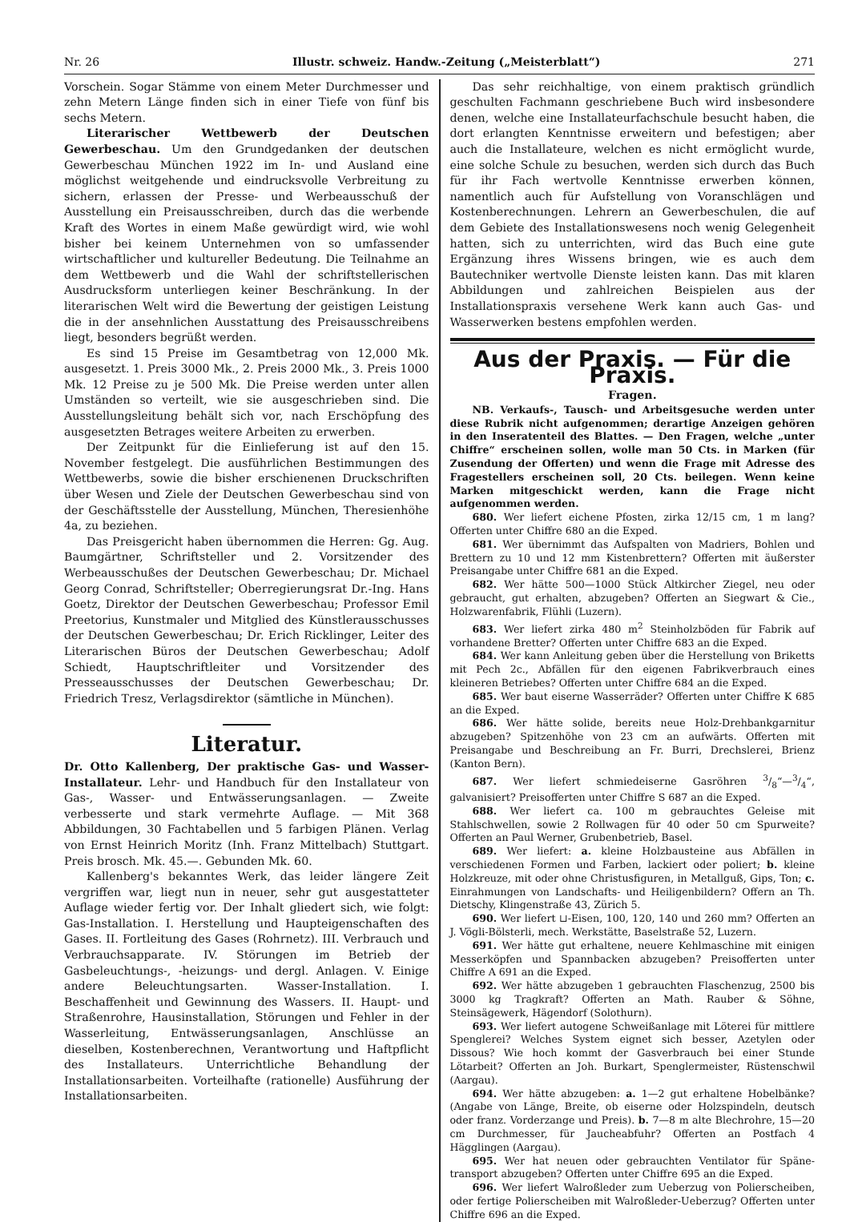Nr. 26 Illustr. schweiz. Handw.-Zeitung („Meisterblatt“) 271
Vorschein. Sogar Stämme von einem Meter Durchmesser und zehn Metern Länge finden sich in einer Tiefe von fünf bis sechs Metern.
Literarischer Wettbewerb der Deutschen Gewerbeschau. Um den Grundgedanken der deutschen Gewerbeschau München 1922 im In- und Ausland eine möglichst weitgehende und eindrucksvolle Verbreitung zu sichern, erlassen der Presse- und Werbeausschuß der Ausstellung ein Preisausschreiben, durch das die werbende Kraft des Wortes in einem Maße gewürdigt wird, wie wohl bisher bei keinem Unternehmen von so umfassender wirtschaftlicher und kultureller Bedeutung. Die Teilnahme an dem Wettbewerb und die Wahl der schriftstellerischen Ausdrucksform unterliegen keiner Beschränkung. In der literarischen Welt wird die Bewertung der geistigen Leistung die in der ansehnlichen Ausstattung des Preisausschreibens liegt, besonders begrüßt werden.
Es sind 15 Preise im Gesamtbetrag von 12,000 Mk. ausgesetzt. 1. Preis 3000 Mk., 2. Preis 2000 Mk., 3. Preis 1000 Mk. 12 Preise zu je 500 Mk. Die Preise werden unter allen Umständen so verteilt, wie sie ausgeschrieben sind. Die Ausstellungsleitung behält sich vor, nach Erschöpfung des ausgesetzten Betrages weitere Arbeiten zu erwerben.
Der Zeitpunkt für die Einlieferung ist auf den 15. November festgelegt. Die ausführlichen Bestimmungen des Wettbewerbs, sowie die bisher erschienenen Druckschriften über Wesen und Ziele der Deutschen Gewerbeschau sind von der Geschäftsstelle der Ausstellung, München, Theresienhöhe 4a, zu beziehen.
Das Preisgericht haben übernommen die Herren: Gg. Aug. Baumgärtner, Schriftsteller und 2. Vorsitzender des Werbeausschußes der Deutschen Gewerbeschau; Dr. Michael Georg Conrad, Schriftsteller; Oberregierungsrat Dr.-Ing. Hans Goetz, Direktor der Deutschen Gewerbeschau; Professor Emil Preetorius, Kunstmaler und Mitglied des Künstlerausschusses der Deutschen Gewerbeschau; Dr. Erich Ricklinger, Leiter des Literarischen Büros der Deutschen Gewerbeschau; Adolf Schiedt, Hauptschriftleiter und Vorsitzender des Presseausschusses der Deutschen Gewerbeschau; Dr. Friedrich Tresz, Verlagsdirektor (sämtliche in München).
Literatur.
Dr. Otto Kallenberg, Der praktische Gas- und Wasser-Installateur. Lehr- und Handbuch für den Installateur von Gas-, Wasser- und Entwässerungsanlagen. — Zweite verbesserte und stark vermehrte Auflage. — Mit 368 Abbildungen, 30 Fachtabellen und 5 farbigen Plänen. Verlag von Ernst Heinrich Moritz (Inh. Franz Mittelbach) Stuttgart. Preis brosch. Mk. 45.—. Gebunden Mk. 60.
Kallenberg's bekanntes Werk, das leider längere Zeit vergriffen war, liegt nun in neuer, sehr gut ausgestatteter Auflage wieder fertig vor. Der Inhalt gliedert sich, wie folgt: Gas-Installation. I. Herstellung und Haupteigenschaften des Gases. II. Fortleitung des Gases (Rohrnetz). III. Verbrauch und Verbrauchsapparate. IV. Störungen im Betrieb der Gasbeleuchtungs-, -heizungs- und dergl. Anlagen. V. Einige andere Beleuchtungsarten. Wasser-Installation. I. Beschaffenheit und Gewinnung des Wassers. II. Haupt- und Straßenrohre, Hausinstallation, Störungen und Fehler in der Wasserleitung, Entwässerungsanlagen, Anschlüsse an dieselben, Kostenberechnen, Verantwortung und Haftpflicht des Installateurs. Unterrichtliche Behandlung der Installationsarbeiten. Vorteilhafte (rationelle) Ausführung der Installationsarbeiten.
Das sehr reichhaltige, von einem praktisch gründlich geschulten Fachmann geschriebene Buch wird insbesondere denen, welche eine Installateurfachschule besucht haben, die dort erlangten Kenntnisse erweitern und befestigen; aber auch die Installateure, welchen es nicht ermöglicht wurde, eine solche Schule zu besuchen, werden sich durch das Buch für ihr Fach wertvolle Kenntnisse erwerben können, namentlich auch für Aufstellung von Voranschlägen und Kostenberechnungen. Lehrern an Gewerbeschulen, die auf dem Gebiete des Installationswesens noch wenig Gelegenheit hatten, sich zu unterrichten, wird das Buch eine gute Ergänzung ihres Wissens bringen, wie es auch dem Bautechniker wertvolle Dienste leisten kann. Das mit klaren Abbildungen und zahlreichen Beispielen aus der Installationspraxis versehene Werk kann auch Gas- und Wasserwerken bestens empfohlen werden.
Aus der Praxis. — Für die Praxis.
Fragen.
NB. Verkaufs-, Tausch- und Arbeitsgesuche werden unter diese Rubrik nicht aufgenommen; derartige Anzeigen gehören in den Inseratenteil des Blattes. — Den Fragen, welche „unter Chiffre“ erscheinen sollen, wolle man 50 Cts. in Marken (für Zusendung der Offerten) und wenn die Frage mit Adresse des Fragestellers erscheinen soll, 20 Cts. beilegen. Wenn keine Marken mitgeschickt werden, kann die Frage nicht aufgenommen werden.
680. Wer liefert eichene Pfosten, zirka 12/15 cm, 1 m lang? Offerten unter Chiffre 680 an die Exped.
681. Wer übernimmt das Aufspalten von Madriers, Bohlen und Brettern zu 10 und 12 mm Kistenbrettern? Offerten mit äußerster Preisangabe unter Chiffre 681 an die Exped.
682. Wer hätte 500—1000 Stück Altkircher Ziegel, neu oder gebraucht, gut erhalten, abzugeben? Offerten an Siegwart & Cie., Holzwarenfabrik, Flühli (Luzern).
683. Wer liefert zirka 480 m<sup>2</sup> Steinholzböden für Fabrik auf vorhandene Bretter? Offerten unter Chiffre 683 an die Exped.
684. Wer kann Anleitung geben über die Herstellung von Briketts mit Pech 2c., Abfällen für den eigenen Fabrikverbrauch eines kleineren Betriebes? Offerten unter Chiffre 684 an die Exped.
685. Wer baut eiserne Wasserräder? Offerten unter Chiffre K 685 an die Exped.
686. Wer hätte solide, bereits neue Holz-Drehbankgarnitur abzugeben? Spitzenhöhe von 23 cm an aufwärts. Offerten mit Preisangabe und Beschreibung an Fr. Burri, Drechslerei, Brienz (Kanton Bern).
687. Wer liefert schmiedeiserne Gasröhren 3/8“—3/4“, galvanisiert? Preisofferten unter Chiffre S 687 an die Exped.
688. Wer liefert ca. 100 m gebrauchtes Geleise mit Stahlschwellen, sowie 2 Rollwagen für 40 oder 50 cm Spurweite? Offerten an Paul Werner, Grubenbetrieb, Basel.
689. Wer liefert: a. kleine Holzbausteine aus Abfällen in verschiedenen Formen und Farben, lackiert oder poliert; b. kleine Holzkreuze, mit oder ohne Christusfiguren, in Metallguß, Gips, Ton; c. Einrahmungen von Landschafts- und Heiligenbildern? Offern an Th. Dietschy, Klingenstraße 43, Zürich 5.
690. Wer liefert ⊔-Eisen, 100, 120, 140 und 260 mm? Offerten an J. Vögli-Bölsterli, mech. Werkstätte, Baselstraße 52, Luzern.
691. Wer hätte gut erhaltene, neuere Kehlmaschine mit einigen Messerköpfen und Spannbacken abzugeben? Preisofferten unter Chiffre A 691 an die Exped.
692. Wer hätte abzugeben 1 gebrauchten Flaschenzug, 2500 bis 3000 kg Tragkraft? Offerten an Math. Rauber & Söhne, Steinsägewerk, Hägendorf (Solothurn).
693. Wer liefert autogene Schweißanlage mit Löterei für mittlere Spenglerei? Welches System eignet sich besser, Azetylen oder Dissous? Wie hoch kommt der Gasverbrauch bei einer Stunde Lötarbeit? Offerten an Joh. Burkart, Spenglermeister, Rüstenschwil (Aargau).
694. Wer hätte abzugeben: a. 1—2 gut erhaltene Hobelbänke? (Angabe von Länge, Breite, ob eiserne oder Holzspindeln, deutsch oder franz. Vorderzange und Preis). b. 7—8 m alte Blechrohre, 15—20 cm Durchmesser, für Jaucheabfuhr? Offerten an Postfach 4 Hägglingen (Aargau).
695. Wer hat neuen oder gebrauchten Ventilator für Späne-transport abzugeben? Offerten unter Chiffre 695 an die Exped.
696. Wer liefert Walroßleder zum Ueberzug von Polierscheiben, oder fertige Polierscheiben mit Walroßleder-Ueberzug? Offerten unter Chiffre 696 an die Exped.